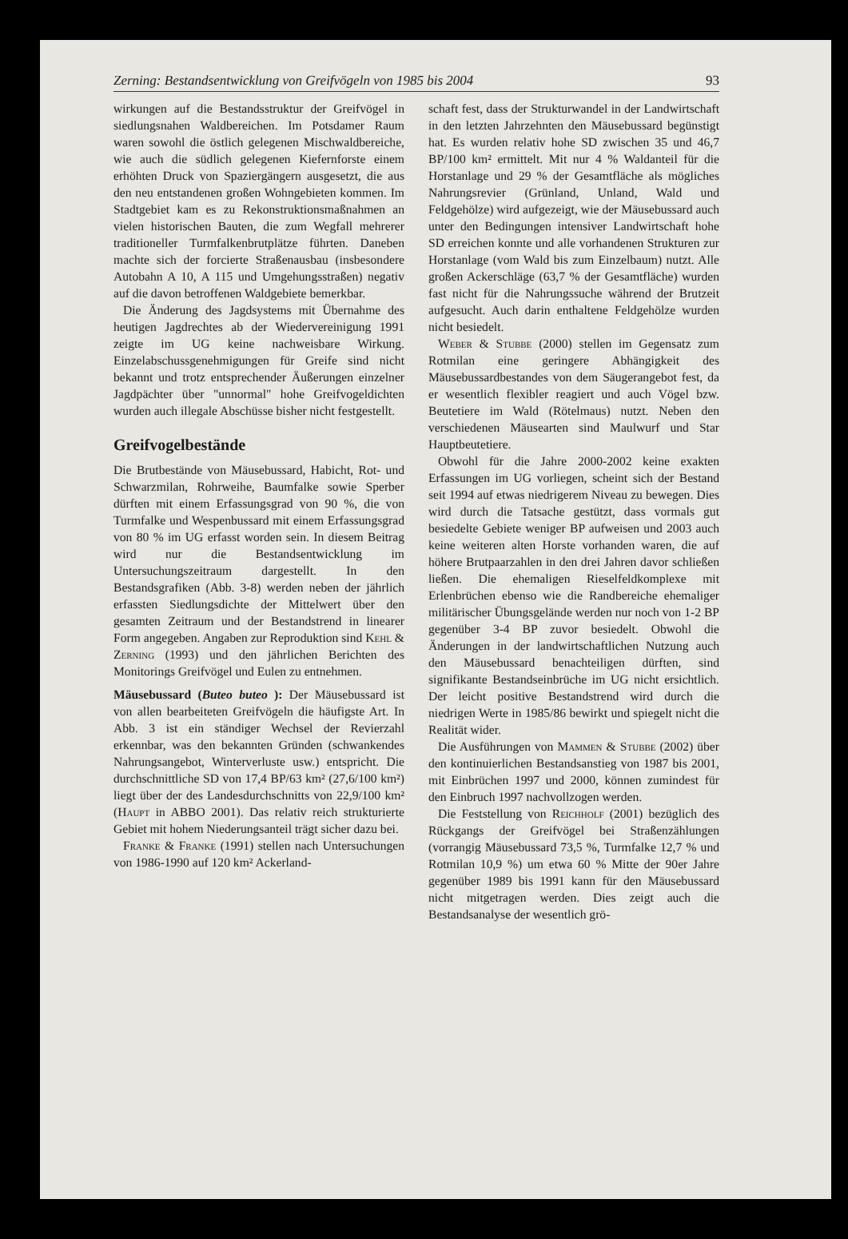Zerning: Bestandsentwicklung von Greifvögeln von 1985 bis 2004 93
wirkungen auf die Bestandsstruktur der Greifvögel in siedlungsnahen Waldbereichen. Im Potsdamer Raum waren sowohl die östlich gelegenen Mischwaldbereiche, wie auch die südlich gelegenen Kiefernforste einem erhöhten Druck von Spaziergängern ausgesetzt, die aus den neu entstandenen großen Wohngebieten kommen. Im Stadtgebiet kam es zu Rekonstruktionsmaßnahmen an vielen historischen Bauten, die zum Wegfall mehrerer traditioneller Turmfalkenbrutplätze führten. Daneben machte sich der forcierte Straßenausbau (insbesondere Autobahn A 10, A 115 und Umgehungsstraßen) negativ auf die davon betroffenen Waldgebiete bemerkbar.
Die Änderung des Jagdsystems mit Übernahme des heutigen Jagdrechtes ab der Wiedervereinigung 1991 zeigte im UG keine nachweisbare Wirkung. Einzelabschussgenehmigungen für Greife sind nicht bekannt und trotz entsprechender Äußerungen einzelner Jagdpächter über "unnormal" hohe Greifvogeldichten wurden auch illegale Abschüsse bisher nicht festgestellt.
Greifvogelbestände
Die Brutbestände von Mäusebussard, Habicht, Rot- und Schwarzmilan, Rohrweihe, Baumfalke sowie Sperber dürften mit einem Erfassungsgrad von 90 %, die von Turmfalke und Wespenbussard mit einem Erfassungsgrad von 80 % im UG erfasst worden sein. In diesem Beitrag wird nur die Bestandsentwicklung im Untersuchungszeitraum dargestellt. In den Bestandsgrafiken (Abb. 3-8) werden neben der jährlich erfassten Siedlungsdichte der Mittelwert über den gesamten Zeitraum und der Bestandstrend in linearer Form angegeben. Angaben zur Reproduktion sind Kehl & Zerning (1993) und den jährlichen Berichten des Monitorings Greifvögel und Eulen zu entnehmen.
Mäusebussard (Buteo buteo ): Der Mäusebussard ist von allen bearbeiteten Greifvögeln die häufigste Art. In Abb. 3 ist ein ständiger Wechsel der Revierzahl erkennbar, was den bekannten Gründen (schwankendes Nahrungsangebot, Winterverluste usw.) entspricht. Die durchschnittliche SD von 17,4 BP/63 km² (27,6/100 km²) liegt über der des Landesdurchschnitts von 22,9/100 km² (Haupt in ABBO 2001). Das relativ reich strukturierte Gebiet mit hohem Niederungsanteil trägt sicher dazu bei.
Franke & Franke (1991) stellen nach Untersuchungen von 1986-1990 auf 120 km² Ackerland-
schaft fest, dass der Strukturwandel in der Landwirtschaft in den letzten Jahrzehnten den Mäusebussard begünstigt hat. Es wurden relativ hohe SD zwischen 35 und 46,7 BP/100 km² ermittelt. Mit nur 4 % Waldanteil für die Horstanlage und 29 % der Gesamtfläche als mögliches Nahrungsrevier (Grünland, Unland, Wald und Feldgehölze) wird aufgezeigt, wie der Mäusebussard auch unter den Bedingungen intensiver Landwirtschaft hohe SD erreichen konnte und alle vorhandenen Strukturen zur Horstanlage (vom Wald bis zum Einzelbaum) nutzt. Alle großen Ackerschläge (63,7 % der Gesamtfläche) wurden fast nicht für die Nahrungssuche während der Brutzeit aufgesucht. Auch darin enthaltene Feldgehölze wurden nicht besiedelt.
Weber & Stubbe (2000) stellen im Gegensatz zum Rotmilan eine geringere Abhängigkeit des Mäusebussardbestandes von dem Säugerangebot fest, da er wesentlich flexibler reagiert und auch Vögel bzw. Beutetiere im Wald (Rötelmaus) nutzt. Neben den verschiedenen Mäusearten sind Maulwurf und Star Hauptbeutetiere.
Obwohl für die Jahre 2000-2002 keine exakten Erfassungen im UG vorliegen, scheint sich der Bestand seit 1994 auf etwas niedrigerem Niveau zu bewegen. Dies wird durch die Tatsache gestützt, dass vormals gut besiedelte Gebiete weniger BP aufweisen und 2003 auch keine weiteren alten Horste vorhanden waren, die auf höhere Brutpaarzahlen in den drei Jahren davor schließen ließen. Die ehemaligen Rieselfeldkomplexe mit Erlenbrüchen ebenso wie die Randbereiche ehemaliger militärischer Übungsgelände werden nur noch von 1-2 BP gegenüber 3-4 BP zuvor besiedelt. Obwohl die Änderungen in der landwirtschaftlichen Nutzung auch den Mäusebussard benachteiligen dürften, sind signifikante Bestandseinbrüche im UG nicht ersichtlich. Der leicht positive Bestandstrend wird durch die niedrigen Werte in 1985/86 bewirkt und spiegelt nicht die Realität wider.
Die Ausführungen von Mammen & Stubbe (2002) über den kontinuierlichen Bestandsanstieg von 1987 bis 2001, mit Einbrüchen 1997 und 2000, können zumindest für den Einbruch 1997 nachvollzogen werden.
Die Feststellung von Reichholf (2001) bezüglich des Rückgangs der Greifvögel bei Straßenzählungen (vorrangig Mäusebussard 73,5 %, Turmfalke 12,7 % und Rotmilan 10,9 %) um etwa 60 % Mitte der 90er Jahre gegenüber 1989 bis 1991 kann für den Mäusebussard nicht mitgetragen werden. Dies zeigt auch die Bestandsanalyse der wesentlich grö-